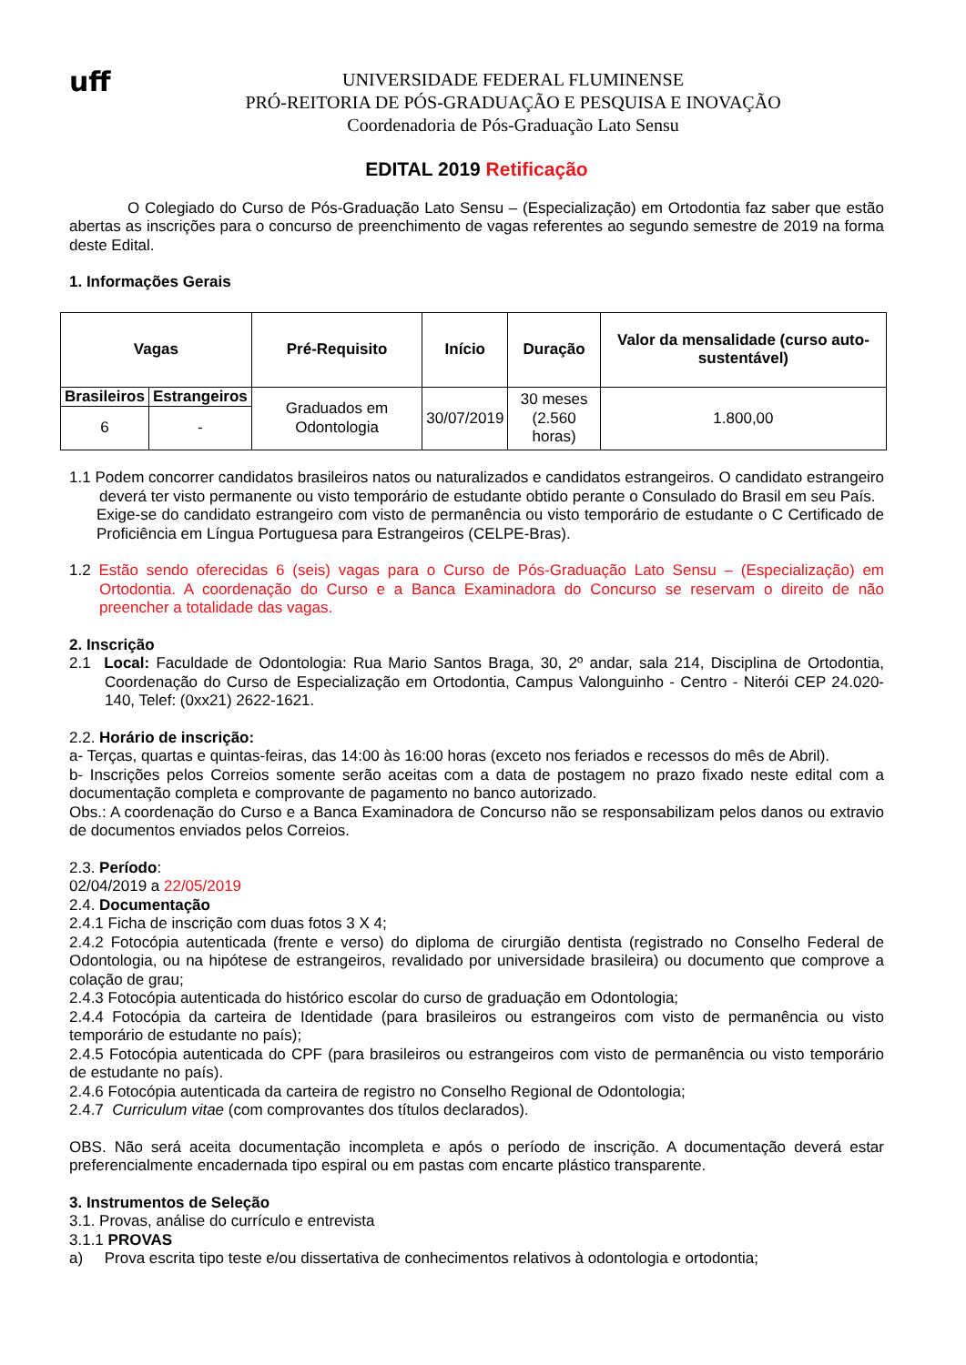uff
UNIVERSIDADE FEDERAL FLUMINENSE
PRÓ-REITORIA DE PÓS-GRADUAÇÃO E PESQUISA E INOVAÇÃO
Coordenadoria de Pós-Graduação Lato Sensu
EDITAL 2019 Retificação
O Colegiado do Curso de Pós-Graduação Lato Sensu – (Especialização) em Ortodontia faz saber que estão abertas as inscrições para o concurso de preenchimento de vagas referentes ao segundo semestre de 2019 na forma deste Edital.
1. Informações Gerais
| Vagas | | Pré-Requisito | Início | Duração | Valor da mensalidade (curso auto-sustentável) |
| --- | --- | --- | --- | --- | --- |
| Brasileiros | Estrangeiros | Graduados em Odontologia | 30/07/2019 | 30 meses (2.560 horas) | 1.800,00 |
| 6 | - | | | | |
1.1 Podem concorrer candidatos brasileiros natos ou naturalizados e candidatos estrangeiros. O candidato estrangeiro deverá ter visto permanente ou visto temporário de estudante obtido perante o Consulado do Brasil em seu País.
Exige-se do candidato estrangeiro com visto de permanência ou visto temporário de estudante o C Certificado de Proficiência em Língua Portuguesa para Estrangeiros (CELPE-Bras).
1.2 Estão sendo oferecidas 6 (seis) vagas para o Curso de Pós-Graduação Lato Sensu – (Especialização) em Ortodontia. A coordenação do Curso e a Banca Examinadora do Concurso se reservam o direito de não preencher a totalidade das vagas.
2. Inscrição
2.1 Local: Faculdade de Odontologia: Rua Mario Santos Braga, 30, 2º andar, sala 214, Disciplina de Ortodontia, Coordenação do Curso de Especialização em Ortodontia, Campus Valonguinho - Centro - Niterói CEP 24.020-140, Telef: (0xx21) 2622-1621.
2.2. Horário de inscrição:
a- Terças, quartas e quintas-feiras, das 14:00 às 16:00 horas (exceto nos feriados e recessos do mês de Abril).
b- Inscrições pelos Correios somente serão aceitas com a data de postagem no prazo fixado neste edital com a documentação completa e comprovante de pagamento no banco autorizado.
Obs.: A coordenação do Curso e a Banca Examinadora de Concurso não se responsabilizam pelos danos ou extravio de documentos enviados pelos Correios.
2.3. Período:
02/04/2019 a 22/05/2019
2.4. Documentação
2.4.1 Ficha de inscrição com duas fotos 3 X 4;
2.4.2 Fotocópia autenticada (frente e verso) do diploma de cirurgião dentista (registrado no Conselho Federal de Odontologia, ou na hipótese de estrangeiros, revalidado por universidade brasileira) ou documento que comprove a colação de grau;
2.4.3 Fotocópia autenticada do histórico escolar do curso de graduação em Odontologia;
2.4.4 Fotocópia da carteira de Identidade (para brasileiros ou estrangeiros com visto de permanência ou visto temporário de estudante no país);
2.4.5 Fotocópia autenticada do CPF (para brasileiros ou estrangeiros com visto de permanência ou visto temporário de estudante no país).
2.4.6 Fotocópia autenticada da carteira de registro no Conselho Regional de Odontologia;
2.4.7 Curriculum vitae (com comprovantes dos títulos declarados).
OBS. Não será aceita documentação incompleta e após o período de inscrição. A documentação deverá estar preferencialmente encadernada tipo espiral ou em pastas com encarte plástico transparente.
3. Instrumentos de Seleção
3.1. Provas, análise do currículo e entrevista
3.1.1 PROVAS
a) Prova escrita tipo teste e/ou dissertativa de conhecimentos relativos à odontologia e ortodontia;